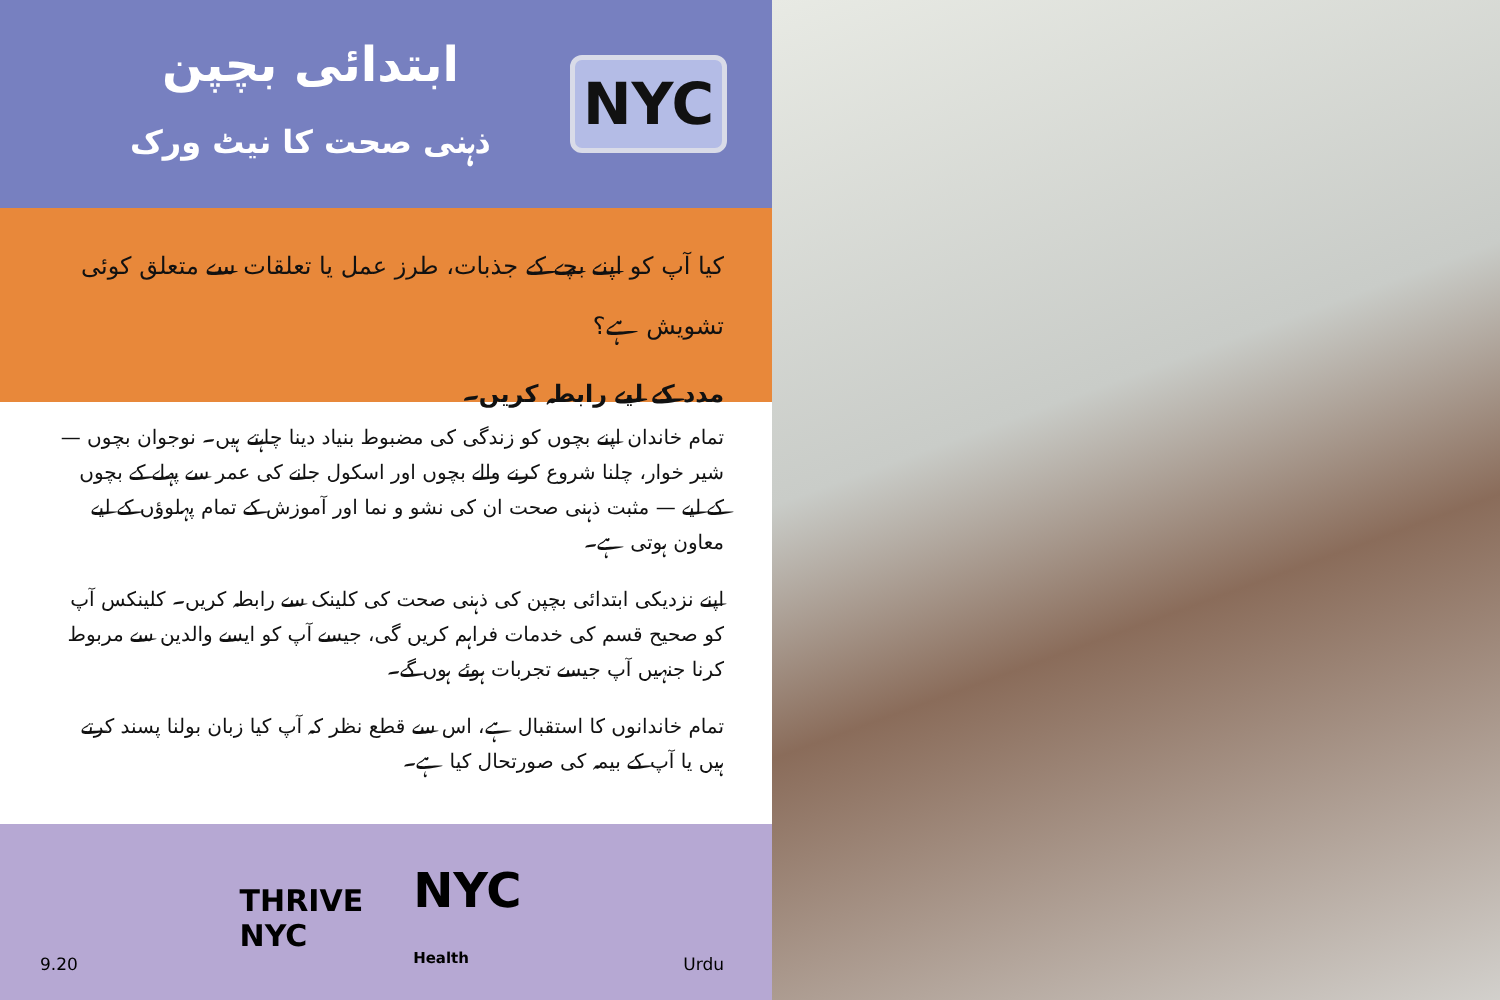ابتدائی بچپن
ذہنی صحت کا نیٹ ورک
NYC
کیا آپ کو اپنے بچے کے جذبات، طرز عمل یا تعلقات سے متعلق کوئی تشویش ہے؟
مدد کے لیے رابطہ کریں۔
تمام خاندان اپنے بچوں کو زندگی کی مضبوط بنیاد دینا چاہتے ہیں۔ نوجوان بچوں — شیر خوار، چلنا شروع کرنے والے بچوں اور اسکول جانے کی عمر سے پہلے کے بچوں کے لیے — مثبت ذہنی صحت ان کی نشو و نما اور آموزش کے تمام پہلوؤں کے لیے معاون ہوتی ہے۔
اپنے نزدیکی ابتدائی بچپن کی ذہنی صحت کی کلینک سے رابطہ کریں۔ کلینکس آپ کو صحیح قسم کی خدمات فراہم کریں گی، جیسے آپ کو ایسے والدین سے مربوط کرنا جنہیں آپ جیسے تجربات ہوئے ہوں گے۔
تمام خاندانوں کا استقبال ہے، اس سے قطع نظر کہ آپ کیا زبان بولنا پسند کرتے ہیں یا آپ کے بیمہ کی صورتحال کیا ہے۔
9.20
THRIVE
NYC NYC
Health
Urdu